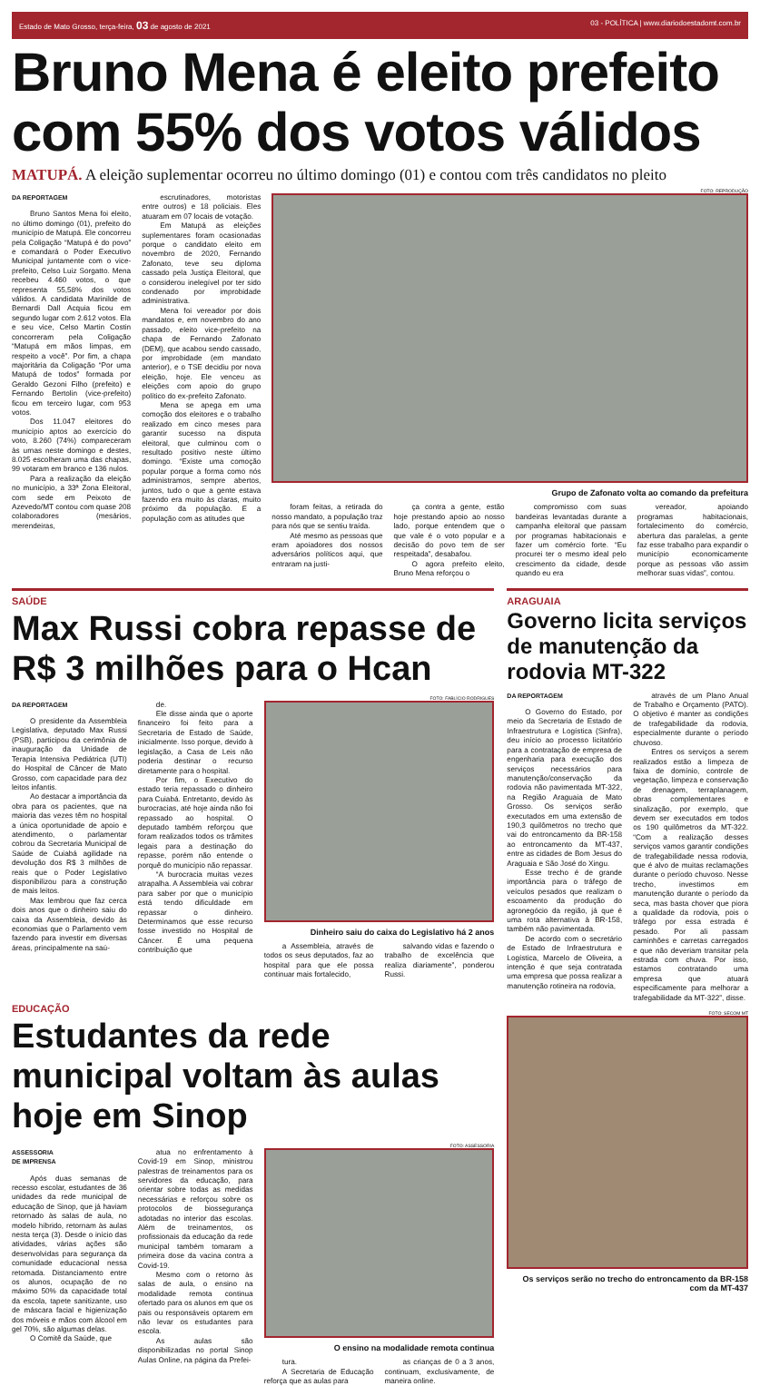Estado de Mato Grosso, terça-feira, 03 de agosto de 2021 03 - POLÍTICA | www.diariodoestadomt.com.br
Bruno Mena é eleito prefeito com 55% dos votos válidos
MATUPÁ. A eleição suplementar ocorreu no último domingo (01) e contou com três candidatos no pleito
FOTO: REPRODUÇÃO
DA REPORTAGEM
Bruno Santos Mena foi eleito, no último domingo (01), prefeito do município de Matupá. Ele concorreu pela Coligação “Matupá é do povo” e comandará o Poder Executivo Municipal juntamente com o vice-prefeito, Celso Luiz Sorgatto. Mena recebeu 4.460 votos, o que representa 55,58% dos votos válidos. A candidata Marinilde de Bernardi Dall Acquia ficou em segundo lugar com 2.612 votos. Ela e seu vice, Celso Martin Costin concorreram pela Coligação “Matupá em mãos limpas, em respeito a você”. Por fim, a chapa majoritária da Coligação “Por uma Matupá de todos” formada por Geraldo Gezoni Filho (prefeito) e Fernando Bertolin (vice-prefeito) ficou em terceiro lugar, com 953 votos.
Dos 11.047 eleitores do município aptos ao exercício do voto, 8.260 (74%) compareceram às urnas neste domingo e destes, 8.025 escolheram uma das chapas, 99 votaram em branco e 136 nulos.
Para a realização da eleição no município, a 33ª Zona Eleitoral, com sede em Peixoto de Azevedo/MT contou com quase 208 colaboradores (mesários, merendeiras,
escrutinadores, motoristas entre outros) e 18 policiais. Eles atuaram em 07 locais de votação.
Em Matupá as eleições suplementares foram ocasionadas porque o candidato eleito em novembro de 2020, Fernando Zafonato, teve seu diploma cassado pela Justiça Eleitoral, que o considerou inelegível por ter sido condenado por improbidade administrativa.
Mena foi vereador por dois mandatos e, em novembro do ano passado, eleito vice-prefeito na chapa de Fernando Zafonato (DEM), que acabou sendo cassado, por improbidade (em mandato anterior), e o TSE decidiu por nova eleição, hoje. Ele venceu as eleições com apoio do grupo político do ex-prefeito Zafonato.
Mena se apega em uma comoção dos eleitores e o trabalho realizado em cinco meses para garantir sucesso na disputa eleitoral, que culminou com o resultado positivo neste último domingo. “Existe uma comoção popular porque a forma como nós administramos, sempre abertos, juntos, tudo o que a gente estava fazendo era muito às claras, muito próximo da população. E a população com as atitudes que
Grupo de Zafonato volta ao comando da prefeitura
foram feitas, a retirada do nosso mandato, a população traz para nós que se sentiu traída.
Até mesmo as pessoas que eram apoiadores dos nossos adversários políticos aqui, que entraram na justi-
ça contra a gente, estão hoje prestando apoio ao nosso lado, porque entendem que o que vale é o voto popular e a decisão do povo tem de ser respeitada”, desabafou.
O agora prefeito eleito, Bruno Mena reforçou o
compromisso com suas bandeiras levantadas durante a campanha eleitoral que passam por programas habitacionais e fazer um comércio forte. “Eu procurei ter o mesmo ideal pelo crescimento da cidade, desde quando eu era
vereador, apoiando programas habitacionais, fortalecimento do comércio, abertura das paralelas, a gente faz esse trabalho para expandir o município economicamente porque as pessoas vão assim melhorar suas vidas”, contou.
SAÚDE
Max Russi cobra repasse de R$ 3 milhões para o Hcan
FOTO: FABLÍCIO RODRIGUES
DA REPORTAGEM
O presidente da Assembleia Legislativa, deputado Max Russi (PSB), participou da cerimônia de inauguração da Unidade de Terapia Intensiva Pediátrica (UTI) do Hospital de Câncer de Mato Grosso, com capacidade para dez leitos infantis.
Ao destacar a importância da obra para os pacientes, que na maioria das vezes têm no hospital a única oportunidade de apoio e atendimento, o parlamentar cobrou da Secretaria Municipal de Saúde de Cuiabá agilidade na devolução dos R$ 3 milhões de reais que o Poder Legislativo disponibilizou para a construção de mais leitos.
Max lembrou que faz cerca dois anos que o dinheiro saiu do caixa da Assembleia, devido às economias que o Parlamento vem fazendo para investir em diversas áreas, principalmente na saú-
de.
Ele disse ainda que o aporte financeiro foi feito para a Secretaria de Estado de Saúde, inicialmente. Isso porque, devido à legislação, a Casa de Leis não poderia destinar o recurso diretamente para o hospital.
Por fim, o Executivo do estado teria repassado o dinheiro para Cuiabá. Entretanto, devido às burocracias, até hoje ainda não foi repassado ao hospital. O deputado também reforçou que foram realizados todos os trâmites legais para a destinação do repasse, porém não entende o porquê do município não repassar.
“A burocracia muitas vezes atrapalha. A Assembleia vai cobrar para saber por que o município está tendo dificuldade em repassar o dinheiro. Determinamos que esse recurso fosse investido no Hospital de Câncer. É uma pequena contribuição que
Dinheiro saiu do caixa do Legislativo há 2 anos
a Assembleia, através de todos os seus deputados, faz ao hospital para que ele possa continuar mais fortalecido,
salvando vidas e fazendo o trabalho de excelência que realiza diariamente”, ponderou Russi.
EDUCAÇÃO
Estudantes da rede municipal voltam às aulas hoje em Sinop
FOTO: ASSESSORIA
ASSESSORIA
DE IMPRENSA
Após duas semanas de recesso escolar, estudantes de 36 unidades da rede municipal de educação de Sinop, que já haviam retornado às salas de aula, no modelo híbrido, retornam às aulas nesta terça (3). Desde o início das atividades, várias ações são desenvolvidas para segurança da comunidade educacional nessa retomada. Distanciamento entre os alunos, ocupação de no máximo 50% da capacidade total da escola, tapete sanitizante, uso de máscara facial e higienização dos móveis e mãos com álcool em gel 70%, são algumas delas.
O Comitê da Saúde, que
atua no enfrentamento à Covid-19 em Sinop, ministrou palestras de treinamentos para os servidores da educação, para orientar sobre todas as medidas necessárias e reforçou sobre os protocolos de biossegurança adotadas no interior das escolas. Além de treinamentos, os profissionais da educação da rede municipal também tomaram a primeira dose da vacina contra a Covid-19.
Mesmo com o retorno às salas de aula, o ensino na modalidade remota continua ofertado para os alunos em que os pais ou responsáveis optarem em não levar os estudantes para escola.
As aulas são disponibilizadas no portal Sinop Aulas Online, na página da Prefei-
O ensino na modalidade remota continua
tura.
A Secretaria de Educação reforça que as aulas para
as crianças de 0 a 3 anos, continuam, exclusivamente, de maneira online.
ARAGUAIA
Governo licita serviços de manutenção da rodovia MT-322
DA REPORTAGEM
O Governo do Estado, por meio da Secretaria de Estado de Infraestrutura e Logística (Sinfra), deu início ao processo licitatório para a contratação de empresa de engenharia para execução dos serviços necessários para manutenção/conservação da rodovia não pavimentada MT-322, na Região Araguaia de Mato Grosso. Os serviços serão executados em uma extensão de 190,3 quilômetros no trecho que vai do entroncamento da BR-158 ao entroncamento da MT-437, entre as cidades de Bom Jesus do Araguaia e São José do Xingu.
Esse trecho é de grande importância para o tráfego de veículos pesados que realizam o escoamento da produção do agronegócio da região, já que é uma rota alternativa à BR-158, também não pavimentada.
De acordo com o secretário de Estado de Infraestrutura e Logística, Marcelo de Oliveira, a intenção é que seja contratada uma empresa que possa realizar a manutenção rotineira na rodovia,
através de um Plano Anual de Trabalho e Orçamento (PATO). O objetivo é manter as condições de trafegabilidade da rodovia, especialmente durante o período chuvoso.
Entres os serviços a serem realizados estão a limpeza de faixa de domínio, controle de vegetação, limpeza e conservação de drenagem, terraplanagem, obras complementares e sinalização, por exemplo, que devem ser executados em todos os 190 quilômetros da MT-322. “Com a realização desses serviços vamos garantir condições de trafegabilidade nessa rodovia, que é alvo de muitas reclamações durante o período chuvoso. Nesse trecho, investimos em manutenção durante o período da seca, mas basta chover que piora a qualidade da rodovia, pois o tráfego por essa estrada é pesado. Por ali passam caminhões e carretas carregados e que não deveriam transitar pela estrada com chuva. Por isso, estamos contratando uma empresa que atuará especificamente para melhorar a trafegabilidade da MT-322”, disse.
FOTO: SECOM MT
Os serviços serão no trecho do entroncamento da BR-158 com da MT-437